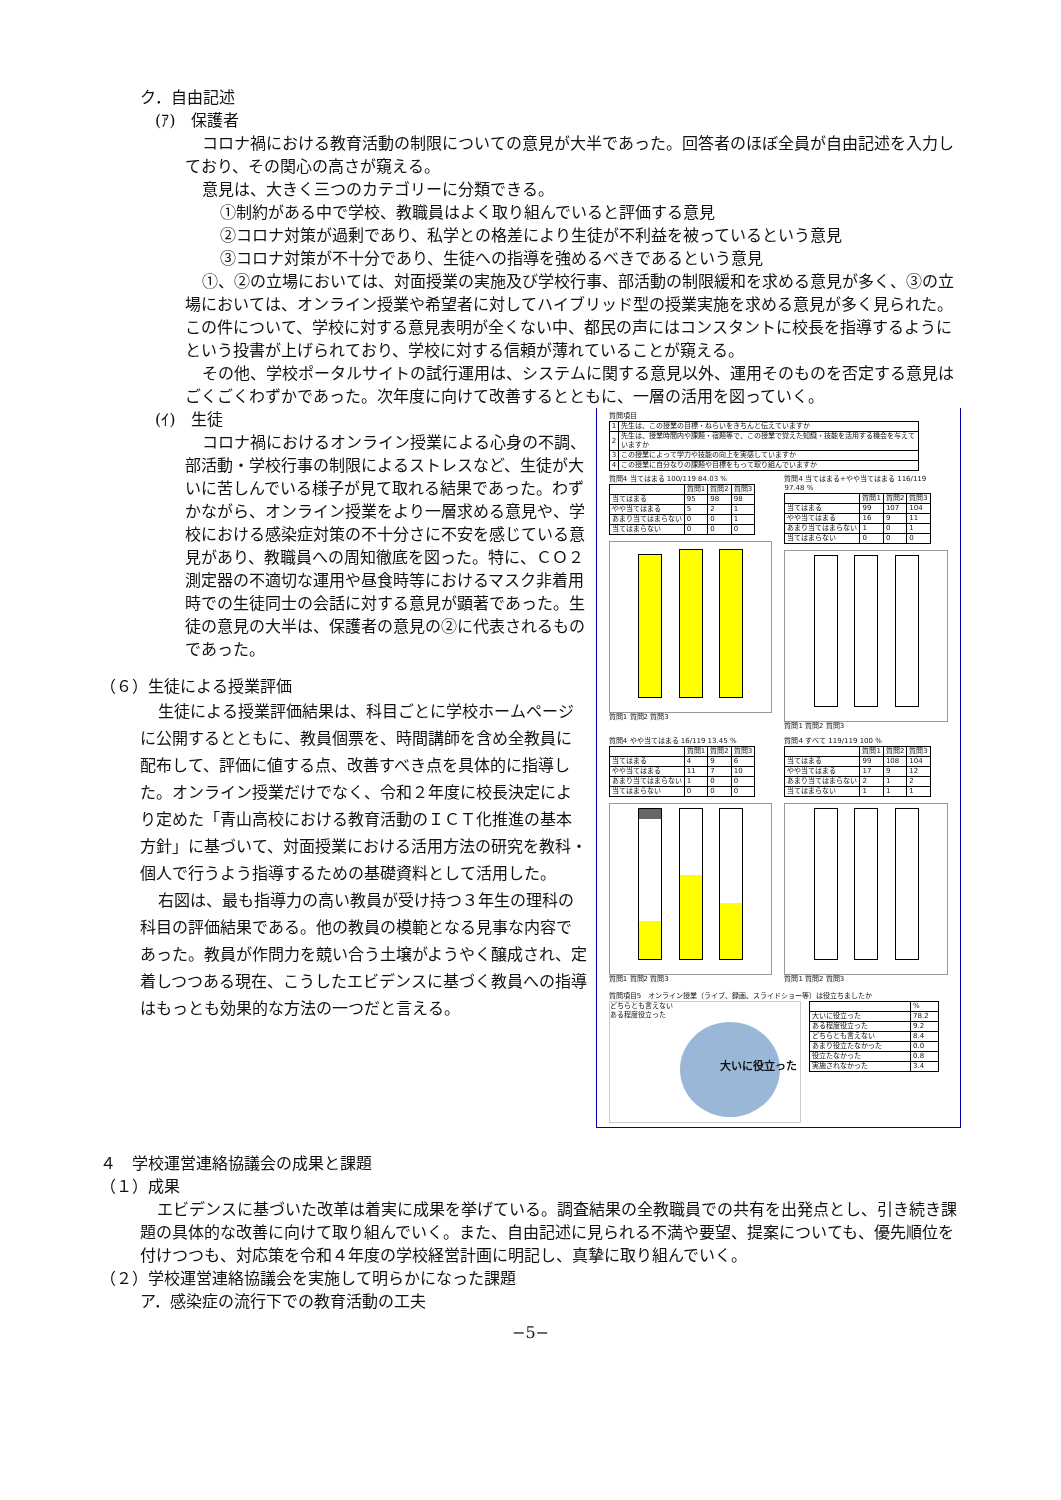ク．自由記述
(ｱ)　保護者
コロナ禍における教育活動の制限についての意見が大半であった。回答者のほぼ全員が自由記述を入力しており、その関心の高さが窺える。
意見は、大きく三つのカテゴリーに分類できる。
①制約がある中で学校、教職員はよく取り組んでいると評価する意見
②コロナ対策が過剰であり、私学との格差により生徒が不利益を被っているという意見
③コロナ対策が不十分であり、生徒への指導を強めるべきであるという意見
①、②の立場においては、対面授業の実施及び学校行事、部活動の制限緩和を求める意見が多く、③の立場においては、オンライン授業や希望者に対してハイブリッド型の授業実施を求める意見が多く見られた。この件について、学校に対する意見表明が全くない中、都民の声にはコンスタントに校長を指導するようにという投書が上げられており、学校に対する信頼が薄れていることが窺える。
その他、学校ポータルサイトの試行運用は、システムに関する意見以外、運用そのものを否定する意見はごくごくわずかであった。次年度に向けて改善するとともに、一層の活用を図っていく。
(ｲ)　生徒
コロナ禍におけるオンライン授業による心身の不調、部活動・学校行事の制限によるストレスなど、生徒が大いに苦しんでいる様子が見て取れる結果であった。わずかながら、オンライン授業をより一層求める意見や、学校における感染症対策の不十分さに不安を感じている意見があり、教職員への周知徹底を図った。特に、ＣＯ２測定器の不適切な運用や昼食時等におけるマスク非着用時での生徒同士の会話に対する意見が顕著であった。生徒の意見の大半は、保護者の意見の②に代表されるものであった。
（６）生徒による授業評価
生徒による授業評価結果は、科目ごとに学校ホームページに公開するとともに、教員個票を、時間講師を含め全教員に配布して、評価に値する点、改善すべき点を具体的に指導した。オンライン授業だけでなく、令和２年度に校長決定により定めた「青山高校における教育活動のＩＣＴ化推進の基本方針」に基づいて、対面授業における活用方法の研究を教科・個人で行うよう指導するための基礎資料として活用した。
右図は、最も指導力の高い教員が受け持つ３年生の理科の科目の評価結果である。他の教員の模範となる見事な内容であった。教員が作問力を競い合う土壌がようやく醸成され、定着しつつある現在、こうしたエビデンスに基づく教員への指導はもっとも効果的な方法の一つだと言える。
質問項目
| 1 | 先生は、この授業の目標・ねらいをきちんと伝えていますか |
| 2 | 先生は、授業時間内や課題・宿題等で、この授業で覚えた知識・技能を活用する機会を与えていますか |
| 3 | この授業によって学力や技能の向上を実感していますか |
| 4 | この授業に自分なりの課題や目標をもって取り組んでいますか |
質問4 当てはまる 100/119 84.03 %
| | 質問1 | 質問2 | 質問3 |
| --- | --- | --- | --- |
| 当てはまる | 95 | 98 | 98 |
| やや当てはまる | 5 | 2 | 1 |
| あまり当てはまらない | 0 | 0 | 1 |
| 当てはまらない | 0 | 0 | 0 |
質問1 質問2 質問3
質問4 当てはまる+やや当てはまる 116/119 97.48 %
| | 質問1 | 質問2 | 質問3 |
| --- | --- | --- | --- |
| 当てはまる | 99 | 107 | 104 |
| やや当てはまる | 16 | 9 | 11 |
| あまり当てはまらない | 1 | 0 | 1 |
| 当てはまらない | 0 | 0 | 0 |
質問1 質問2 質問3
質問4 やや当てはまる 16/119 13.45 %
| | 質問1 | 質問2 | 質問3 |
| --- | --- | --- | --- |
| 当てはまる | 4 | 9 | 6 |
| やや当てはまる | 11 | 7 | 10 |
| あまり当てはまらない | 1 | 0 | 0 |
| 当てはまらない | 0 | 0 | 0 |
質問1 質問2 質問3
質問4 すべて 119/119 100 %
| | 質問1 | 質問2 | 質問3 |
| --- | --- | --- | --- |
| 当てはまる | 99 | 108 | 104 |
| やや当てはまる | 17 | 9 | 12 |
| あまり当てはまらない | 2 | 1 | 2 |
| 当てはまらない | 1 | 1 | 1 |
質問1 質問2 質問3
質問項目5　オンライン授業（ライブ、録画、スライドショー等）は役立ちましたか
どちらとも言えない
ある程度役立った
大いに役立った
| | % |
| 大いに役立った | 78.2 |
| ある程度役立った | 9.2 |
| どちらとも言えない | 8.4 |
| あまり役立たなかった | 0.0 |
| 役立たなかった | 0.8 |
| 実施されなかった | 3.4 |
４　学校運営連絡協議会の成果と課題
（１）成果
エビデンスに基づいた改革は着実に成果を挙げている。調査結果の全教職員での共有を出発点とし、引き続き課題の具体的な改善に向けて取り組んでいく。また、自由記述に見られる不満や要望、提案についても、優先順位を付けつつも、対応策を令和４年度の学校経営計画に明記し、真摯に取り組んでいく。
（２）学校運営連絡協議会を実施して明らかになった課題
ア．感染症の流行下での教育活動の工夫
−5−